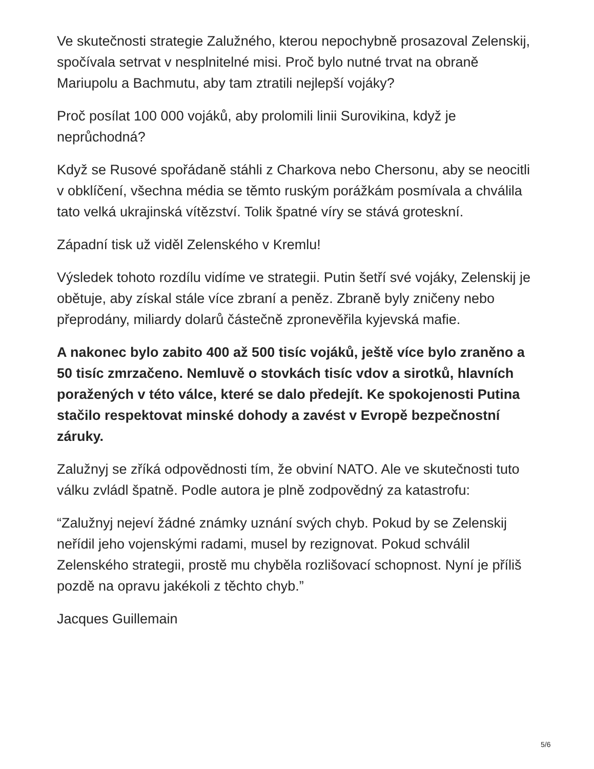Ve skutečnosti strategie Zalužného, kterou nepochybně prosazoval Zelenskij, spočívala setrvat v nesplnitelné misi. Proč bylo nutné trvat na obraně Mariupolu a Bachmutu, aby tam ztratili nejlepší vojáky?
Proč posílat 100 000 vojáků, aby prolomili linii Surovikina, když je neprůchodná?
Když se Rusové spořádaně stáhli z Charkova nebo Chersonu, aby se neocitli v obklíčení, všechna média se těmto ruským porážkám posmívala a chválila tato velká ukrajinská vítězství. Tolik špatné víry se stává groteskní.
Západní tisk už viděl Zelenského v Kremlu!
Výsledek tohoto rozdílu vidíme ve strategii. Putin šetří své vojáky, Zelenskij je obětuje, aby získal stále více zbraní a peněz. Zbraně byly zničeny nebo přeprodány, miliardy dolarů částečně zpronevěřila kyjevská mafie.
A nakonec bylo zabito 400 až 500 tisíc vojáků, ještě více bylo zraněno a 50 tisíc zmrzačeno. Nemluvě o stovkách tisíc vdov a sirotků, hlavních poražených v této válce, které se dalo předejít. Ke spokojenosti Putina stačilo respektovat minské dohody a zavést v Evropě bezpečnostní záruky.
Zalužnyj se zříká odpovědnosti tím, že obviní NATO. Ale ve skutečnosti tuto válku zvládl špatně. Podle autora je plně zodpovědný za katastrofu:
“Zalužnyj nejeví žádné známky uznání svých chyb. Pokud by se Zelenskij neřídil jeho vojenskými radami, musel by rezignovat. Pokud schválil Zelenského strategii, prostě mu chyběla rozlišovací schopnost. Nyní je příliš pozdě na opravu jakékoli z těchto chyb.”
Jacques Guillemain
5/6